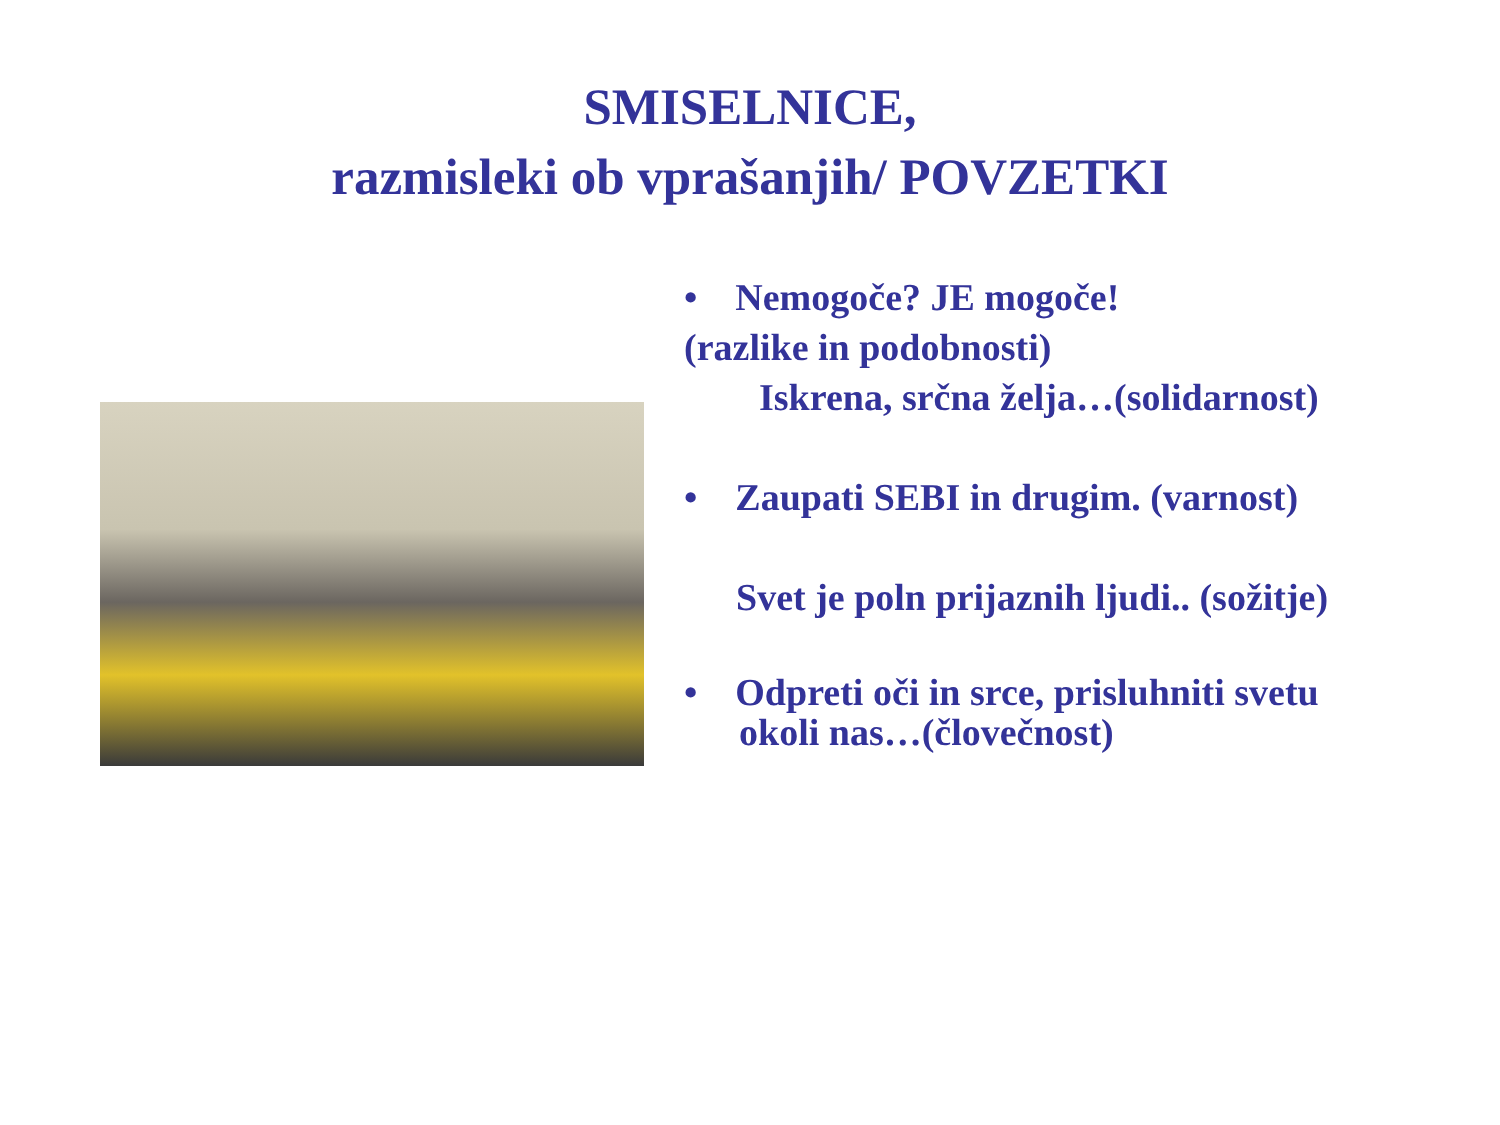SMISELNICE,
razmisleki ob vprašanjih/ POVZETKI
• Nemogoče? JE mogoče!
(razlike in podobnosti)
Iskrena, srčna želja…(solidarnost)
• Zaupati SEBI in drugim. (varnost)
Svet je poln prijaznih ljudi.. (sožitje)
• Odpreti oči in srce, prisluhniti svetu
okoli nas…(človečnost)